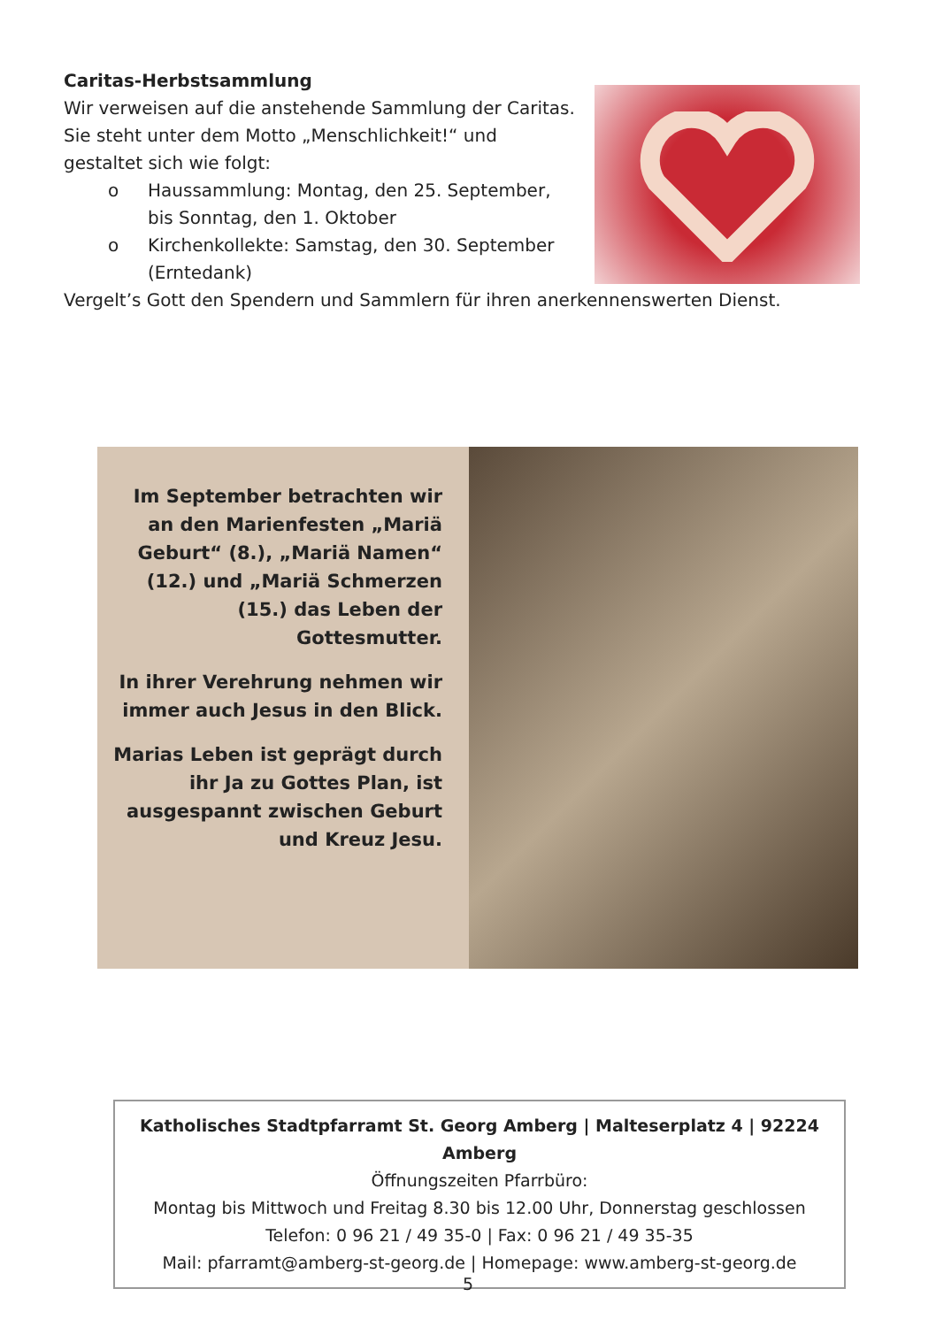Caritas-Herbstsammlung
Wir verweisen auf die anstehende Sammlung der Caritas. Sie steht unter dem Motto „Menschlichkeit!“ und gestaltet sich wie folgt:
o Haussammlung: Montag, den 25. September, bis Sonntag, den 1. Oktober
o Kirchenkollekte: Samstag, den 30. September (Erntedank)
Vergelt’s Gott den Spendern und Sammlern für ihren anerkennenswerten Dienst.
Im September betrachten wir an den Marienfesten „Mariä Geburt“ (8.), „Mariä Namen“ (12.) und „Mariä Schmerzen (15.) das Leben der Gottesmutter.
In ihrer Verehrung nehmen wir immer auch Jesus in den Blick.
Marias Leben ist geprägt durch ihr Ja zu Gottes Plan, ist ausgespannt zwischen Geburt und Kreuz Jesu.
Katholisches Stadtpfarramt St. Georg Amberg | Malteserplatz 4 | 92224 Amberg
Öffnungszeiten Pfarrbüro:
Montag bis Mittwoch und Freitag 8.30 bis 12.00 Uhr, Donnerstag geschlossen
Telefon: 0 96 21 / 49 35-0 | Fax: 0 96 21 / 49 35-35
Mail: pfarramt@amberg-st-georg.de | Homepage: www.amberg-st-georg.de
5